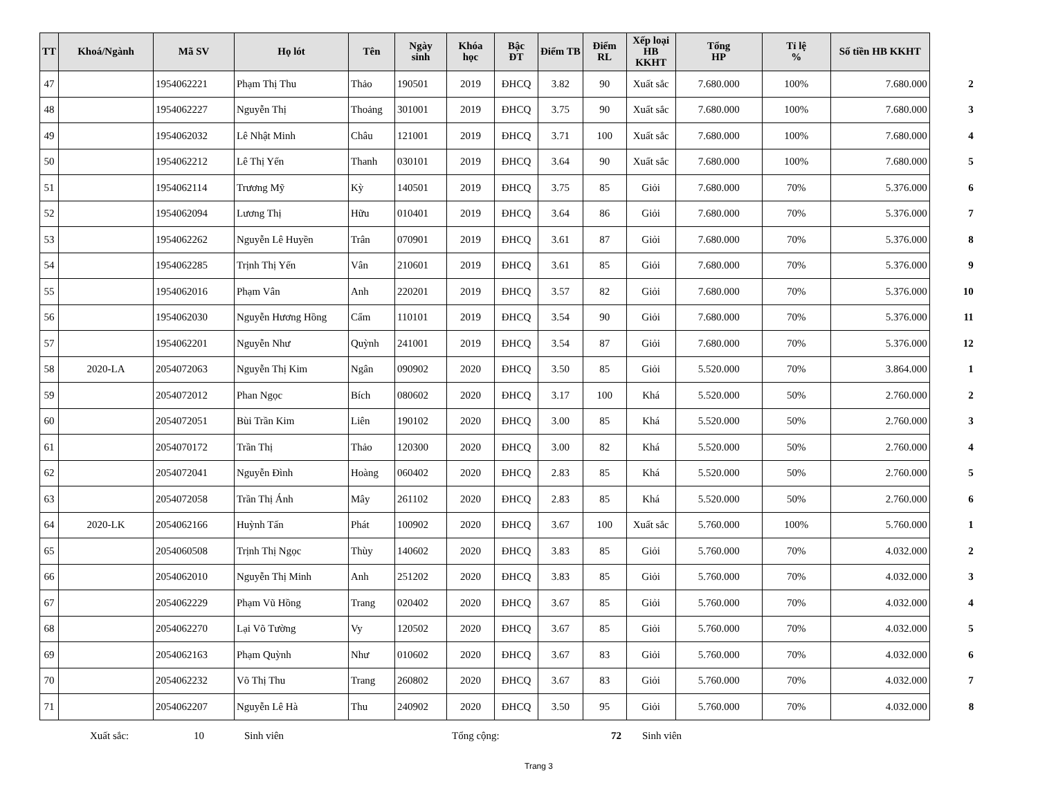| TT | Khoá/Ngành | Mã SV | Họ lót | Tên | Ngày sinh | Khóa học | Bậc ĐT | Điểm TB | Điểm RL | Xếp loại HB KKHT | Tổng HP | Tỉ lệ % | Số tiền HB KKHT | |
| --- | --- | --- | --- | --- | --- | --- | --- | --- | --- | --- | --- | --- | --- | --- |
| 47 | | 1954062221 | Phạm Thị Thu | Thảo | 190501 | 2019 | ĐHCQ | 3.82 | 90 | Xuất sắc | 7.680.000 | 100% | 7.680.000 | 2 |
| 48 | | 1954062227 | Nguyễn Thị | Thoảng | 301001 | 2019 | ĐHCQ | 3.75 | 90 | Xuất sắc | 7.680.000 | 100% | 7.680.000 | 3 |
| 49 | | 1954062032 | Lê Nhật Minh | Châu | 121001 | 2019 | ĐHCQ | 3.71 | 100 | Xuất sắc | 7.680.000 | 100% | 7.680.000 | 4 |
| 50 | | 1954062212 | Lê Thị Yến | Thanh | 030101 | 2019 | ĐHCQ | 3.64 | 90 | Xuất sắc | 7.680.000 | 100% | 7.680.000 | 5 |
| 51 | | 1954062114 | Trương Mỹ | Kỳ | 140501 | 2019 | ĐHCQ | 3.75 | 85 | Giỏi | 7.680.000 | 70% | 5.376.000 | 6 |
| 52 | | 1954062094 | Lương Thị | Hữu | 010401 | 2019 | ĐHCQ | 3.64 | 86 | Giỏi | 7.680.000 | 70% | 5.376.000 | 7 |
| 53 | | 1954062262 | Nguyễn Lê Huyền | Trân | 070901 | 2019 | ĐHCQ | 3.61 | 87 | Giỏi | 7.680.000 | 70% | 5.376.000 | 8 |
| 54 | | 1954062285 | Trịnh Thị Yến | Vân | 210601 | 2019 | ĐHCQ | 3.61 | 85 | Giỏi | 7.680.000 | 70% | 5.376.000 | 9 |
| 55 | | 1954062016 | Phạm Vân | Anh | 220201 | 2019 | ĐHCQ | 3.57 | 82 | Giỏi | 7.680.000 | 70% | 5.376.000 | 10 |
| 56 | | 1954062030 | Nguyễn Hương Hồng | Cẩm | 110101 | 2019 | ĐHCQ | 3.54 | 90 | Giỏi | 7.680.000 | 70% | 5.376.000 | 11 |
| 57 | | 1954062201 | Nguyễn Như | Quỳnh | 241001 | 2019 | ĐHCQ | 3.54 | 87 | Giỏi | 7.680.000 | 70% | 5.376.000 | 12 |
| 58 | 2020-LA | 2054072063 | Nguyễn Thị Kim | Ngân | 090902 | 2020 | ĐHCQ | 3.50 | 85 | Giỏi | 5.520.000 | 70% | 3.864.000 | 1 |
| 59 | | 2054072012 | Phan Ngọc | Bích | 080602 | 2020 | ĐHCQ | 3.17 | 100 | Khá | 5.520.000 | 50% | 2.760.000 | 2 |
| 60 | | 2054072051 | Bùi Trần Kim | Liên | 190102 | 2020 | ĐHCQ | 3.00 | 85 | Khá | 5.520.000 | 50% | 2.760.000 | 3 |
| 61 | | 2054070172 | Trần Thị | Thảo | 120300 | 2020 | ĐHCQ | 3.00 | 82 | Khá | 5.520.000 | 50% | 2.760.000 | 4 |
| 62 | | 2054072041 | Nguyễn Đình | Hoàng | 060402 | 2020 | ĐHCQ | 2.83 | 85 | Khá | 5.520.000 | 50% | 2.760.000 | 5 |
| 63 | | 2054072058 | Trần Thị Ánh | Mây | 261102 | 2020 | ĐHCQ | 2.83 | 85 | Khá | 5.520.000 | 50% | 2.760.000 | 6 |
| 64 | 2020-LK | 2054062166 | Huỳnh Tấn | Phát | 100902 | 2020 | ĐHCQ | 3.67 | 100 | Xuất sắc | 5.760.000 | 100% | 5.760.000 | 1 |
| 65 | | 2054060508 | Trịnh Thị Ngọc | Thùy | 140602 | 2020 | ĐHCQ | 3.83 | 85 | Giỏi | 5.760.000 | 70% | 4.032.000 | 2 |
| 66 | | 2054062010 | Nguyễn Thị Minh | Anh | 251202 | 2020 | ĐHCQ | 3.83 | 85 | Giỏi | 5.760.000 | 70% | 4.032.000 | 3 |
| 67 | | 2054062229 | Phạm Vũ Hồng | Trang | 020402 | 2020 | ĐHCQ | 3.67 | 85 | Giỏi | 5.760.000 | 70% | 4.032.000 | 4 |
| 68 | | 2054062270 | Lại Võ Tường | Vy | 120502 | 2020 | ĐHCQ | 3.67 | 85 | Giỏi | 5.760.000 | 70% | 4.032.000 | 5 |
| 69 | | 2054062163 | Phạm Quỳnh | Như | 010602 | 2020 | ĐHCQ | 3.67 | 83 | Giỏi | 5.760.000 | 70% | 4.032.000 | 6 |
| 70 | | 2054062232 | Võ Thị Thu | Trang | 260802 | 2020 | ĐHCQ | 3.67 | 83 | Giỏi | 5.760.000 | 70% | 4.032.000 | 7 |
| 71 | | 2054062207 | Nguyễn Lê Hà | Thu | 240902 | 2020 | ĐHCQ | 3.50 | 95 | Giỏi | 5.760.000 | 70% | 4.032.000 | 8 |
Xuất sắc: 10 Sinh viên Tổng cộng: 72 Sinh viên
Trang 3